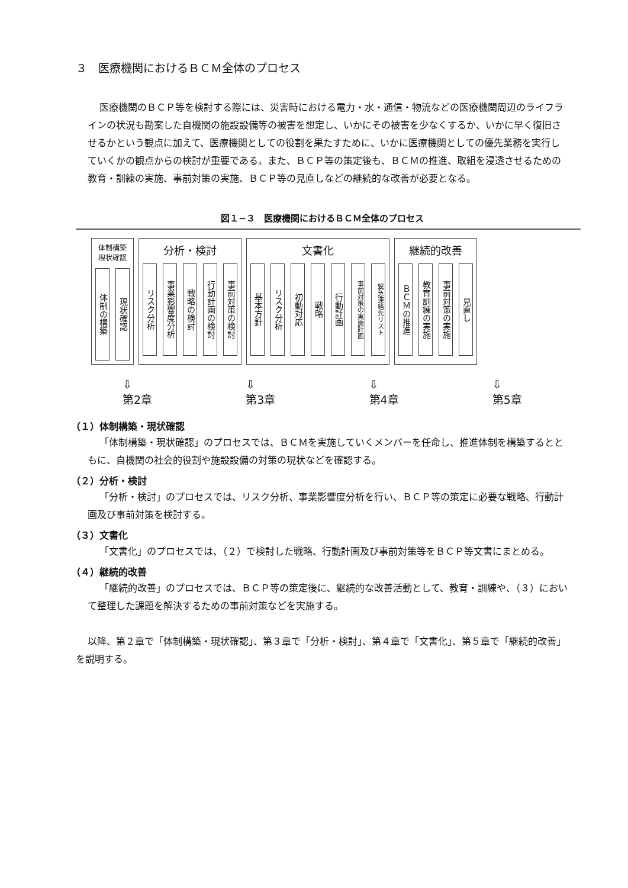３　医療機関におけるＢＣＭ全体のプロセス
医療機関のＢＣＰ等を検討する際には、災害時における電力・水・通信・物流などの医療機関周辺のライフラインの状況も勘案した自機関の施設設備等の被害を想定し、いかにその被害を少なくするか、いかに早く復旧させるかという観点に加えて、医療機関としての役割を果たすために、いかに医療機関としての優先業務を実行していくかの観点からの検討が重要である。また、ＢＣＰ等の策定後も、ＢＣＭの推進、取組を浸透させるための教育・訓練の実施、事前対策の実施、ＢＣＰ等の見直しなどの継続的な改善が必要となる。
図１−３　医療機関におけるＢＣＭ全体のプロセス
体制構築
現状確認
体制の構築
現状確認
分析・検討
リスク分析
事業影響度分析
戦略の検討
行動計画の検討
事前対策の検討
文書化
基本方針
リスク分析
初動対応
戦略
行動計画
事前対策の実施計画
緊急連絡先リスト
継続的改善
ＢＣＭの推進
教育訓練の実施
事前対策の実施
見直し
⇩
第2章 ⇩
第3章 ⇩
第4章 ⇩
第5章
（１）体制構築・現状確認
「体制構築・現状確認」のプロセスでは、ＢＣＭを実施していくメンバーを任命し、推進体制を構築するとともに、自機関の社会的役割や施設設備の対策の現状などを確認する。
（２）分析・検討
「分析・検討」のプロセスでは、リスク分析、事業影響度分析を行い、ＢＣＰ等の策定に必要な戦略、行動計画及び事前対策を検討する。
（３）文書化
「文書化」のプロセスでは、（２）で検討した戦略、行動計画及び事前対策等をＢＣＰ等文書にまとめる。
（４）継続的改善
「継続的改善」のプロセスでは、ＢＣＰ等の策定後に、継続的な改善活動として、教育・訓練や、（３）において整理した課題を解決するための事前対策などを実施する。
以降、第２章で「体制構築・現状確認」、第３章で「分析・検討」、第４章で「文書化」、第５章で「継続的改善」を説明する。